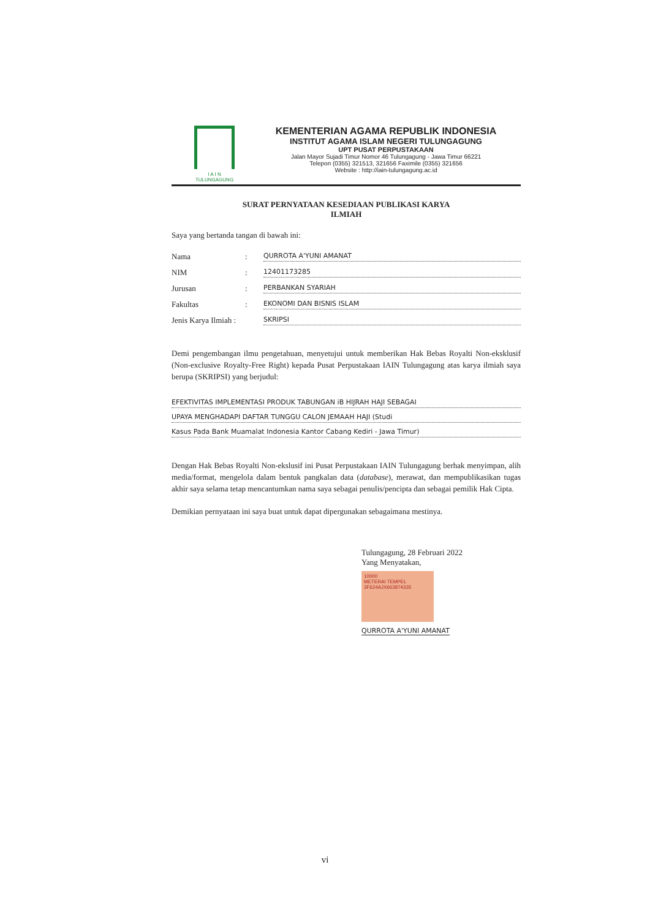I A I N
TULUNGAGUNG
KEMENTERIAN AGAMA REPUBLIK INDONESIA
INSTITUT AGAMA ISLAM NEGERI TULUNGAGUNG
UPT PUSAT PERPUSTAKAAN
Jalan Mayor Sujadi Timur Nomor 46 Tulungagung - Jawa Timur 66221
Telepon (0355) 321513, 321656 Faximile (0355) 321656
Website : http://iain-tulungagung.ac.id
SURAT PERNYATAAN KESEDIAAN PUBLIKASI KARYA
ILMIAH
Saya yang bertanda tangan di bawah ini:
Nama: QURROTA A'YUNI AMANAT
NIM: 12401173285
Jurusan: PERBANKAN SYARIAH
Fakultas: EKONOMI DAN BISNIS ISLAM
Jenis Karya Ilmiah : SKRIPSI
Demi pengembangan ilmu pengetahuan, menyetujui untuk memberikan Hak Bebas Royalti Non-eksklusif (Non-exclusive Royalty-Free Right) kepada Pusat Perpustakaan IAIN Tulungagung atas karya ilmiah saya berupa (SKRIPSI) yang berjudul:
EFEKTIVITAS IMPLEMENTASI PRODUK TABUNGAN iB HIJRAH HAJI SEBAGAI
UPAYA MENGHADAPI DAFTAR TUNGGU CALON JEMAAH HAJI (Studi
Kasus Pada Bank Muamalat Indonesia Kantor Cabang Kediri - Jawa Timur)
Dengan Hak Bebas Royalti Non-ekslusif ini Pusat Perpustakaan IAIN Tulungagung berhak menyimpan, alih media/format, mengelola dalam bentuk pangkalan data (database), merawat, dan mempublikasikan tugas akhir saya selama tetap mencantumkan nama saya sebagai penulis/pencipta dan sebagai pemilik Hak Cipta.
Demikian pernyataan ini saya buat untuk dapat dipergunakan sebagaimana mestinya.
Tulungagung, 28 Februari 2022
Yang Menyatakan,
10000
METERAI TEMPEL
3F624AJX663874335
QURROTA A'YUNI AMANAT
vi